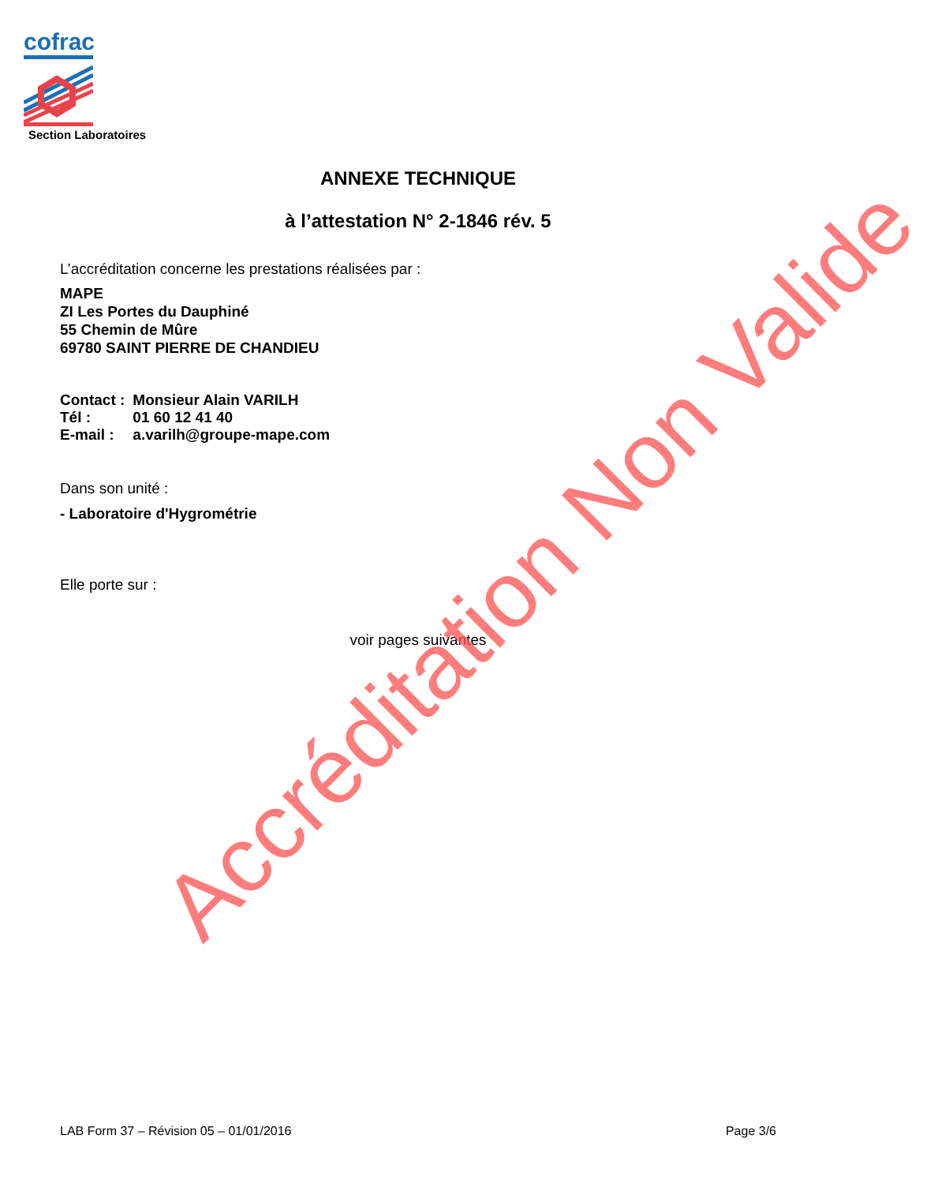cofrac
Section Laboratoires
ANNEXE TECHNIQUE
à l’attestation N° 2-1846 rév. 5
L’accréditation concerne les prestations réalisées par :
MAPE
ZI Les Portes du Dauphiné
55 Chemin de Mûre
69780 SAINT PIERRE DE CHANDIEU
| Contact : | Monsieur Alain VARILH |
| Tél : | 01 60 12 41 40 |
| E-mail : | a.varilh@groupe-mape.com |
Dans son unité :
- Laboratoire d'Hygrométrie
Elle porte sur :
voir pages suivantes
Accréditation Non Valide
LAB Form 37 – Révision 05 – 01/01/2016 Page 3/6